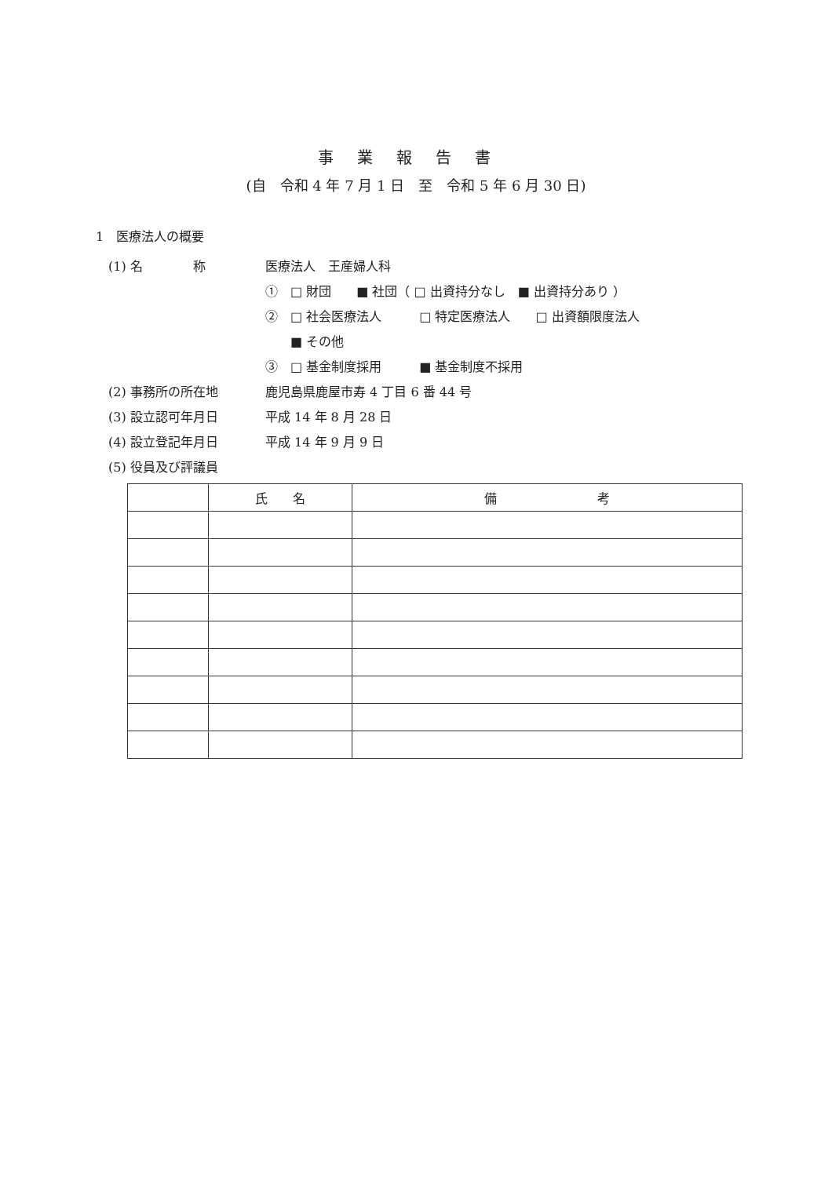事業報告書
(自　令和 4 年 7 月 1 日　至　令和 5 年 6 月 30 日)
1　医療法人の概要
(1) 名　　　　称 医療法人　王産婦人科
①　□ 財団　　■ 社団（ □ 出資持分なし　■ 出資持分あり ）
②　□ 社会医療法人　　　□ 特定医療法人　　□ 出資額限度法人
　　■ その他
③　□ 基金制度採用　　　■ 基金制度不採用
(2) 事務所の所在地 鹿児島県鹿屋市寿 4 丁目 6 番 44 号
(3) 設立認可年月日 平成 14 年 8 月 28 日
(4) 設立登記年月日 平成 14 年 9 月 9 日
(5) 役員及び評議員
| | 氏 名 | 備 考 |
| --- | --- | --- |